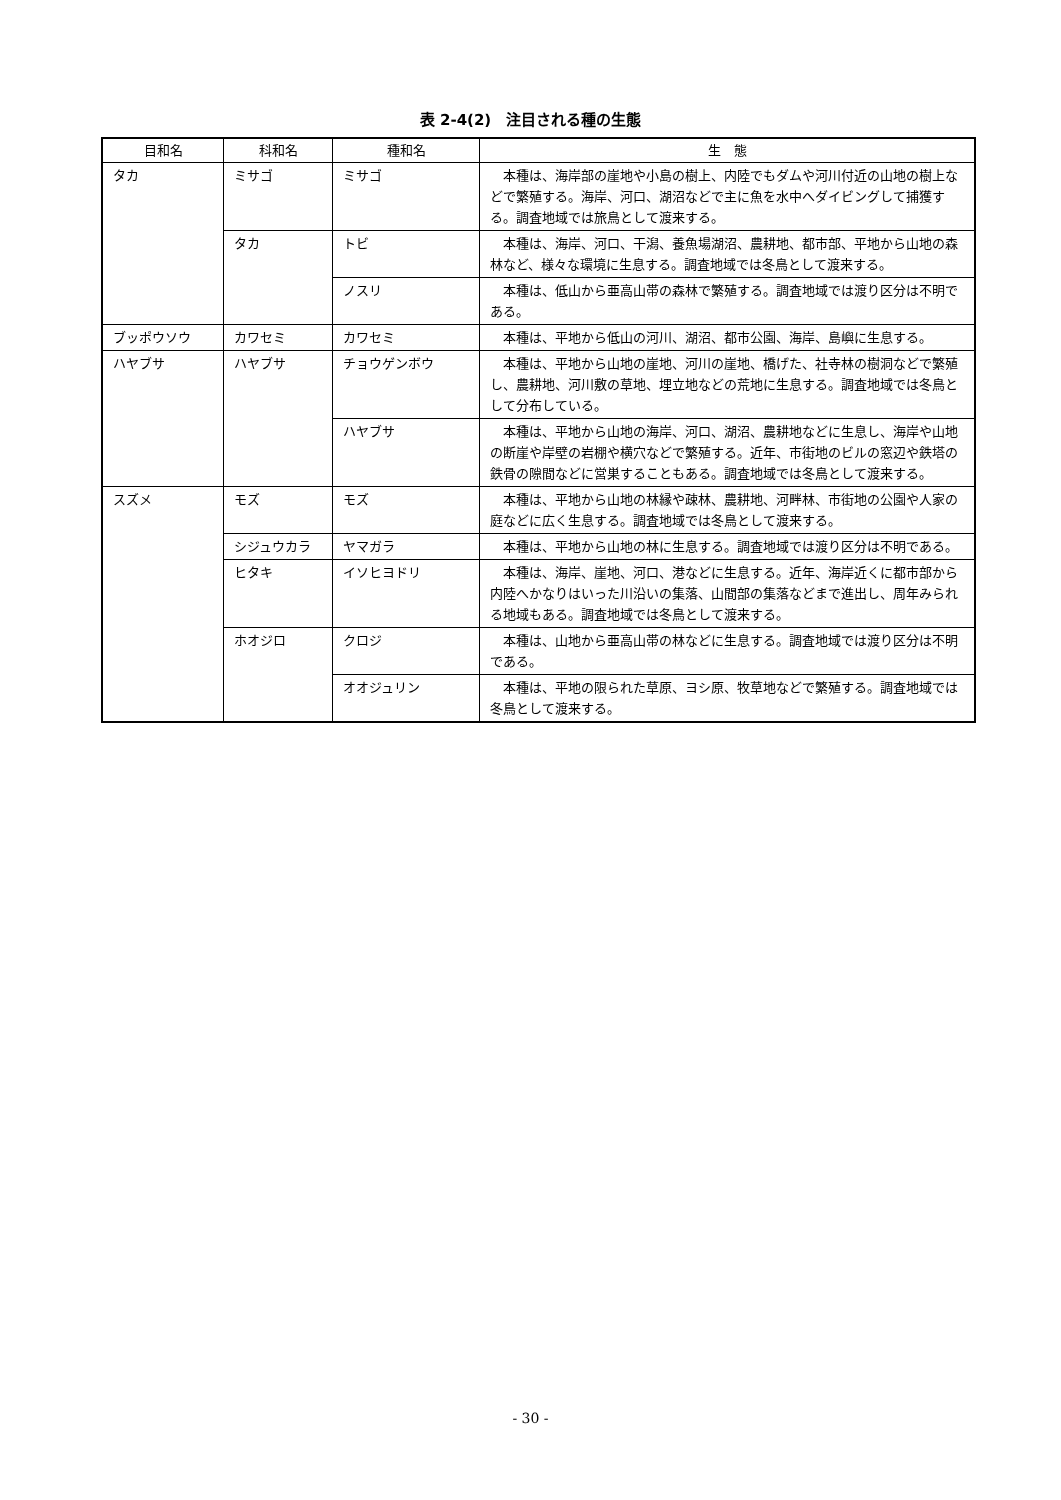表 2-4(2)　注目される種の生態
| 目和名 | 科和名 | 種和名 | 生 態 |
| --- | --- | --- | --- |
| タカ | ミサゴ | ミサゴ | 本種は、海岸部の崖地や小島の樹上、内陸でもダムや河川付近の山地の樹上などで繁殖する。海岸、河口、湖沼などで主に魚を水中へダイビングして捕獲する。調査地域では旅鳥として渡来する。 |
| | タカ | トビ | 本種は、海岸、河口、干潟、養魚場湖沼、農耕地、都市部、平地から山地の森林など、様々な環境に生息する。調査地域では冬鳥として渡来する。 |
| | | ノスリ | 本種は、低山から亜高山帯の森林で繁殖する。調査地域では渡り区分は不明である。 |
| ブッポウソウ | カワセミ | カワセミ | 本種は、平地から低山の河川、湖沼、都市公園、海岸、島嶼に生息する。 |
| ハヤブサ | ハヤブサ | チョウゲンボウ | 本種は、平地から山地の崖地、河川の崖地、橋げた、社寺林の樹洞などで繁殖し、農耕地、河川敷の草地、埋立地などの荒地に生息する。調査地域では冬鳥として分布している。 |
| | | ハヤブサ | 本種は、平地から山地の海岸、河口、湖沼、農耕地などに生息し、海岸や山地の断崖や岸壁の岩棚や横穴などで繁殖する。近年、市街地のビルの窓辺や鉄塔の鉄骨の隙間などに営巣することもある。調査地域では冬鳥として渡来する。 |
| スズメ | モズ | モズ | 本種は、平地から山地の林縁や疎林、農耕地、河畔林、市街地の公園や人家の庭などに広く生息する。調査地域では冬鳥として渡来する。 |
| | シジュウカラ | ヤマガラ | 本種は、平地から山地の林に生息する。調査地域では渡り区分は不明である。 |
| | ヒタキ | イソヒヨドリ | 本種は、海岸、崖地、河口、港などに生息する。近年、海岸近くに都市部から内陸へかなりはいった川沿いの集落、山間部の集落などまで進出し、周年みられる地域もある。調査地域では冬鳥として渡来する。 |
| | ホオジロ | クロジ | 本種は、山地から亜高山帯の林などに生息する。調査地域では渡り区分は不明である。 |
| | | オオジュリン | 本種は、平地の限られた草原、ヨシ原、牧草地などで繁殖する。調査地域では冬鳥として渡来する。 |
- 30 -